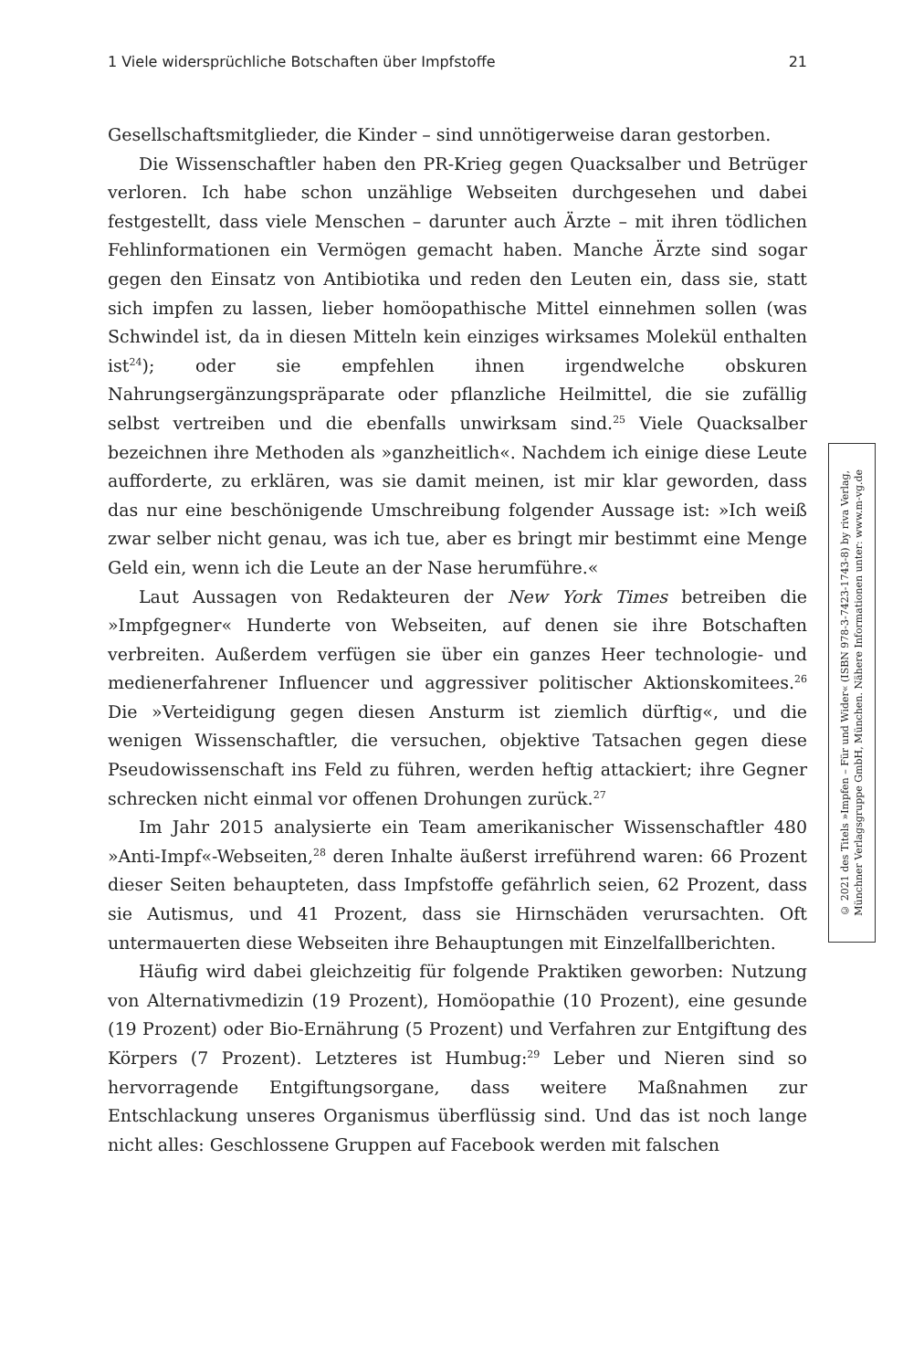1 Viele widersprüchliche Botschaften über Impfstoffe 21
Gesellschaftsmitglieder, die Kinder – sind unnötigerweise daran gestorben.
Die Wissenschaftler haben den PR-Krieg gegen Quacksalber und Betrüger verloren. Ich habe schon unzählige Webseiten durchgesehen und dabei festgestellt, dass viele Menschen – darunter auch Ärzte – mit ihren tödlichen Fehlinformationen ein Vermögen gemacht haben. Manche Ärzte sind sogar gegen den Einsatz von Antibiotika und reden den Leuten ein, dass sie, statt sich impfen zu lassen, lieber homöopathische Mittel einnehmen sollen (was Schwindel ist, da in diesen Mitteln kein einziges wirksames Molekül enthalten ist<sup>24</sup>); oder sie empfehlen ihnen irgendwelche obskuren Nahrungsergänzungspräparate oder pflanzliche Heilmittel, die sie zufällig selbst vertreiben und die ebenfalls unwirksam sind.<sup>25</sup> Viele Quacksalber bezeichnen ihre Methoden als »ganzheitlich«. Nachdem ich einige diese Leute aufforderte, zu erklären, was sie damit meinen, ist mir klar geworden, dass das nur eine beschönigende Umschreibung folgender Aussage ist: »Ich weiß zwar selber nicht genau, was ich tue, aber es bringt mir bestimmt eine Menge Geld ein, wenn ich die Leute an der Nase herumführe.«
Laut Aussagen von Redakteuren der New York Times betreiben die »Impfgegner« Hunderte von Webseiten, auf denen sie ihre Botschaften verbreiten. Außerdem verfügen sie über ein ganzes Heer technologie- und medienerfahrener Influencer und aggressiver politischer Aktionskomitees.<sup>26</sup> Die »Verteidigung gegen diesen Ansturm ist ziemlich dürftig«, und die wenigen Wissenschaftler, die versuchen, objektive Tatsachen gegen diese Pseudowissenschaft ins Feld zu führen, werden heftig attackiert; ihre Gegner schrecken nicht einmal vor offenen Drohungen zurück.<sup>27</sup>
Im Jahr 2015 analysierte ein Team amerikanischer Wissenschaftler 480 »Anti-Impf«-Webseiten,<sup>28</sup> deren Inhalte äußerst irreführend waren: 66 Prozent dieser Seiten behaupteten, dass Impfstoffe gefährlich seien, 62 Prozent, dass sie Autismus, und 41 Prozent, dass sie Hirnschäden verursachten. Oft untermauerten diese Webseiten ihre Behauptungen mit Einzelfallberichten.
Häufig wird dabei gleichzeitig für folgende Praktiken geworben: Nutzung von Alternativmedizin (19 Prozent), Homöopathie (10 Prozent), eine gesunde (19 Prozent) oder Bio-Ernährung (5 Prozent) und Verfahren zur Entgiftung des Körpers (7 Prozent). Letzteres ist Humbug:<sup>29</sup> Leber und Nieren sind so hervorragende Entgiftungsorgane, dass weitere Maßnahmen zur Entschlackung unseres Organismus überflüssig sind. Und das ist noch lange nicht alles: Geschlossene Gruppen auf Facebook werden mit falschen
© 2021 des Titels »Impfen – Für und Wider« (ISBN 978-3-7423-1743-8) by riva Verlag,
Münchner Verlagsgruppe GmbH, München. Nähere Informationen unter: www.m-vg.de